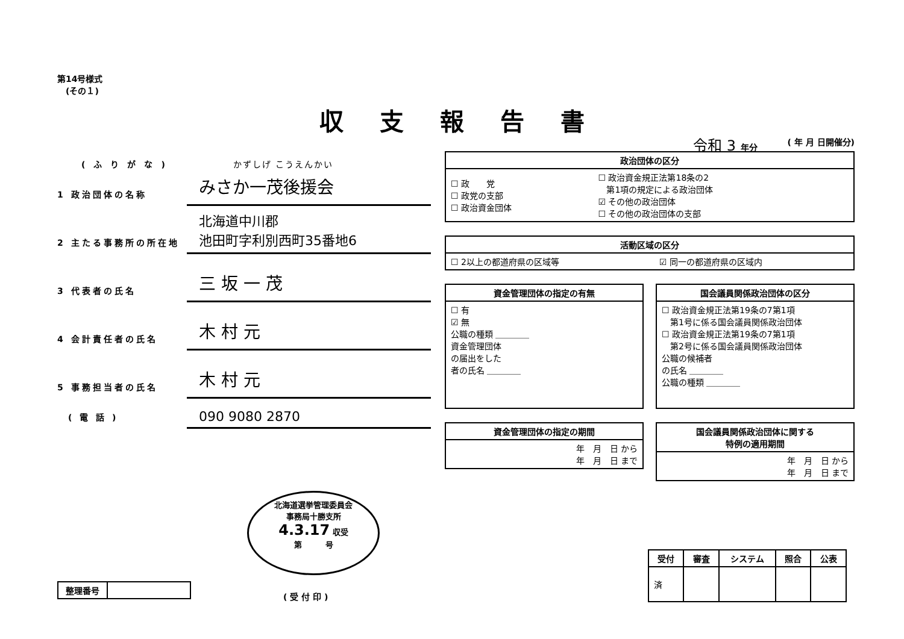第14号様式
　(その１)
収支報告書
令和 3 年分
(ふりがな) かずしげ こうえんかい
1 政治団体の名称
みさか一茂後援会
2 主たる事務所の所在地
北海道中川郡
池田町字利別西町35番地6
3 代表者の氏名
三 坂 一 茂
4 会計責任者の氏名
木 村 元
5 事務担当者の氏名
木 村 元
　( 電 話 )
090 9080 2870
( 年 月 日開催分)
| 政治団体の区分 | |
| --- | --- |
| ☐ 政 党 ☐ 政党の支部 ☐ 政治資金団体 | ☐ 政治資金規正法第18条の2 第1項の規定による政治団体 ☑ その他の政治団体 ☐ その他の政治団体の支部 |
| 活動区域の区分 | |
| --- | --- |
| ☐ 2以上の都道府県の区域等 | ☑ 同一の都道府県の区域内 |
| 資金管理団体の指定の有無 |
| --- |
| ☐ 有 ☑ 無 公職の種類 ＿＿＿＿ 資金管理団体 の届出をした 者の氏名 ＿＿＿＿ |
| 資金管理団体の指定の期間 |
| --- |
| 年 月 日 から 年 月 日 まで |
| 国会議員関係政治団体の区分 |
| --- |
| ☐ 政治資金規正法第19条の7第1項 第1号に係る国会議員関係政治団体 ☐ 政治資金規正法第19条の7第1項 第2号に係る国会議員関係政治団体 公職の候補者 の氏名 ＿＿＿＿ 公職の種類 ＿＿＿＿ |
| 国会議員関係政治団体に関する 特例の適用期間 |
| --- |
| 年 月 日 から 年 月 日 まで |
北海道選挙管理委員会
事務局十勝支所
4.3.17 収受
第　　　号
( 受 付 印 )
| 整理番号 | |
| 受付 | 審査 | システム | 照合 | 公表 |
| --- | --- | --- | --- | --- |
| 済 | | | | |